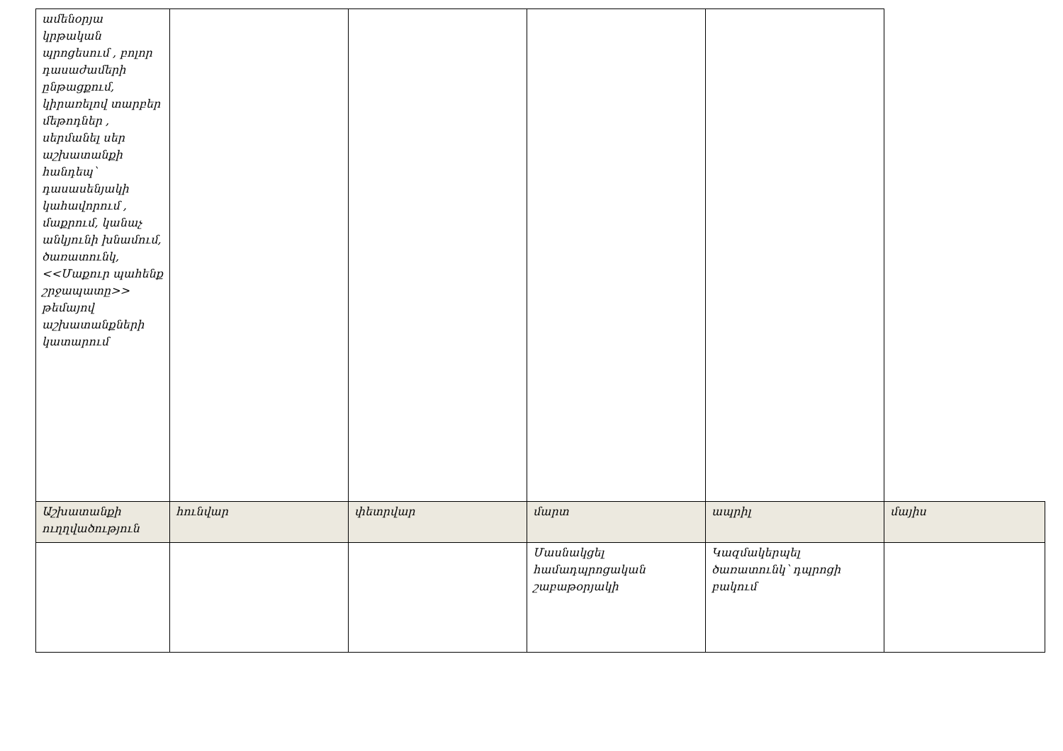| ամենօրյա կրթական պրոցեսում , բոլոր դասաժամերի ընթացքում, կիրառելով տարբեր մեթոդներ , սերմանել սեր աշխատանքի հանդեպ՝ դասասենյակի կահավորում , մաքրում, կանաչ անկյունի խնամում, ծառատունկ, <<Մաքուր պահենք շրջապատը>> թեմայով աշխատանքների կատարում | | | | | |
| Աշխատանքի ուղղվածություն | հունվար | փետրվար | մարտ | ապրիլ | մայիս |
| | | | Մասնակցել համադպրոցական շաբաթօրյակի | Կազմակերպել ծառատունկ՝ դպրոցի բակում | |